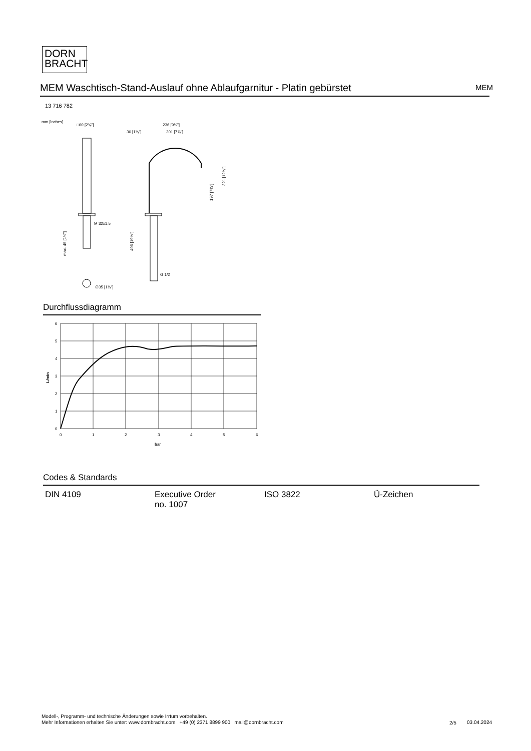DORN
BRACHT
MEM Waschtisch-Stand-Auslauf ohne Ablaufgarnitur - Platin gebürstet MEM
13 716 782
mm [inches]
□60 [2⅜"]
M 32x1,5
max. 45 [1¾"]
∅35 [1⅜"]
30 [1⅛"]
236 [9¼"]
201 [7⅞"]
321 [12⅝"]
197 [7¾"]
496 [19½"]
G 1/2
Durchflussdiagramm
6
5
4
3
2
1
0
0
1
2
3
4
5
6
bar
L/min
Codes & Standards
| DIN 4109 | Executive Order no. 1007 | ISO 3822 | Ü-Zeichen |
Modell-, Programm- und technische Änderungen sowie Irrtum vorbehalten.
Mehr Informationen erhalten Sie unter: www.dornbracht.com +49 (0) 2371 8899 900 mail@dornbracht.com
2/5 03.04.2024